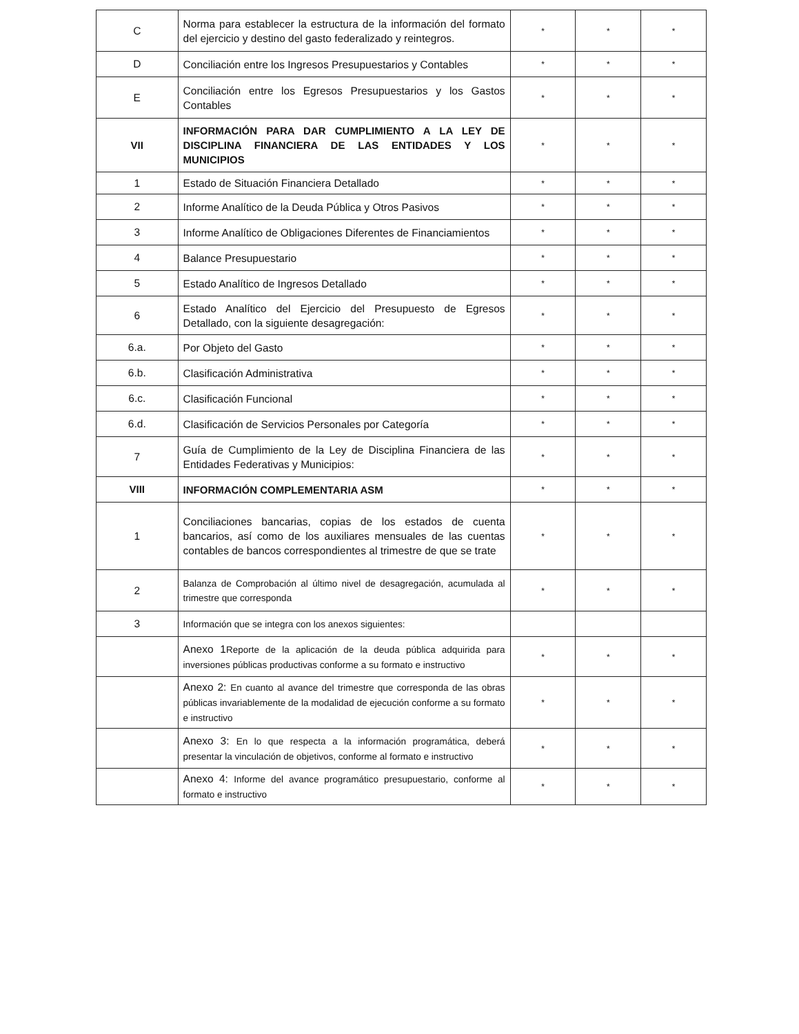| C | Norma para establecer la estructura de la información del formato del ejercicio y destino del gasto federalizado y reintegros. | * | * | * |
| D | Conciliación entre los Ingresos Presupuestarios y Contables | * | * | * |
| E | Conciliación entre los Egresos Presupuestarios y los Gastos Contables | * | * | * |
| VII | INFORMACIÓN PARA DAR CUMPLIMIENTO A LA LEY DE DISCIPLINA FINANCIERA DE LAS ENTIDADES Y LOS MUNICIPIOS | * | * | * |
| 1 | Estado de Situación Financiera Detallado | * | * | * |
| 2 | Informe Analítico de la Deuda Pública y Otros Pasivos | * | * | * |
| 3 | Informe Analítico de Obligaciones Diferentes de Financiamientos | * | * | * |
| 4 | Balance Presupuestario | * | * | * |
| 5 | Estado Analítico de Ingresos Detallado | * | * | * |
| 6 | Estado Analítico del Ejercicio del Presupuesto de Egresos Detallado, con la siguiente desagregación: | * | * | * |
| 6.a. | Por Objeto del Gasto | * | * | * |
| 6.b. | Clasificación Administrativa | * | * | * |
| 6.c. | Clasificación Funcional | * | * | * |
| 6.d. | Clasificación de Servicios Personales por Categoría | * | * | * |
| 7 | Guía de Cumplimiento de la Ley de Disciplina Financiera de las Entidades Federativas y Municipios: | * | * | * |
| VIII | INFORMACIÓN COMPLEMENTARIA ASM | * | * | * |
| 1 | Conciliaciones bancarias, copias de los estados de cuenta bancarios, así como de los auxiliares mensuales de las cuentas contables de bancos correspondientes al trimestre de que se trate | * | * | * |
| 2 | Balanza de Comprobación al último nivel de desagregación, acumulada al trimestre que corresponda | * | * | * |
| 3 | Información que se integra con los anexos siguientes: | | | |
| | Anexo 1 Reporte de la aplicación de la deuda pública adquirida para inversiones públicas productivas conforme a su formato e instructivo | * | * | * |
| | Anexo 2: En cuanto al avance del trimestre que corresponda de las obras públicas invariablemente de la modalidad de ejecución conforme a su formato e instructivo | * | * | * |
| | Anexo 3: En lo que respecta a la información programática, deberá presentar la vinculación de objetivos, conforme al formato e instructivo | * | * | * |
| | Anexo 4: Informe del avance programático presupuestario, conforme al formato e instructivo | * | * | * |